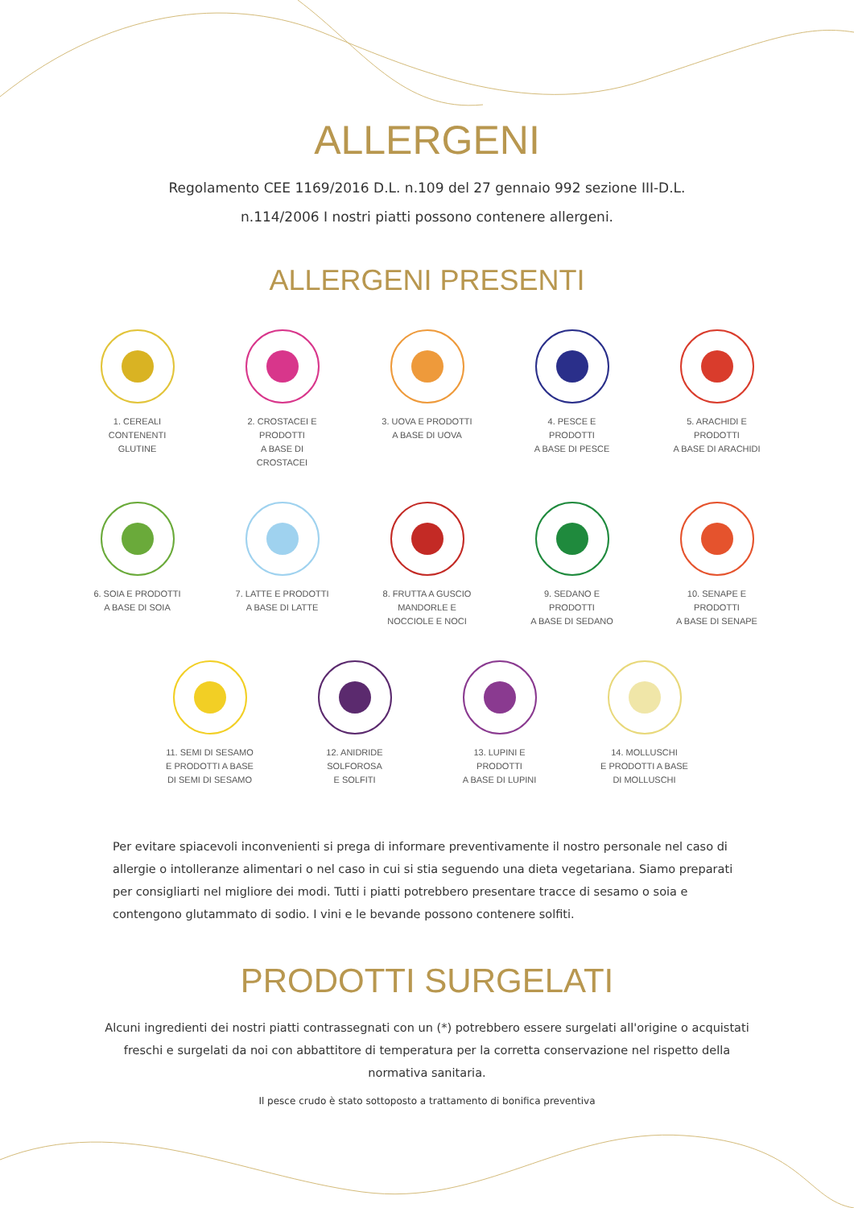ALLERGENI
Regolamento CEE 1169/2016 D.L. n.109 del 27 gennaio 992 sezione III-D.L.
n.114/2006 I nostri piatti possono contenere allergeni.
ALLERGENI PRESENTI
1. CEREALI
CONTENENTI GLUTINE
2. CROSTACEI E PRODOTTI
A BASE DI CROSTACEI
3. UOVA E PRODOTTI
A BASE DI UOVA
4. PESCE E PRODOTTI
A BASE DI PESCE
5. ARACHIDI E PRODOTTI
A BASE DI ARACHIDI
6. SOIA E PRODOTTI
A BASE DI SOIA
7. LATTE E PRODOTTI
A BASE DI LATTE
8. FRUTTA A GUSCIO
MANDORLE E NOCCIOLE E NOCI
9. SEDANO E PRODOTTI
A BASE DI SEDANO
10. SENAPE E PRODOTTI
A BASE DI SENAPE
11. SEMI DI SESAMO
E PRODOTTI A BASE
DI SEMI DI SESAMO
12. ANIDRIDE SOLFOROSA
E SOLFITI
13. LUPINI E PRODOTTI
A BASE DI LUPINI
14. MOLLUSCHI
E PRODOTTI A BASE
DI MOLLUSCHI
Per evitare spiacevoli inconvenienti si prega di informare preventivamente il nostro personale nel caso di allergie o intolleranze alimentari o nel caso in cui si stia seguendo una dieta vegetariana. Siamo preparati per consigliarti nel migliore dei modi. Tutti i piatti potrebbero presentare tracce di sesamo o soia e contengono glutammato di sodio. I vini e le bevande possono contenere solfiti.
PRODOTTI SURGELATI
Alcuni ingredienti dei nostri piatti contrassegnati con un (*) potrebbero essere surgelati all'origine o acquistati freschi e surgelati da noi con abbattitore di temperatura per la corretta conservazione nel rispetto della normativa sanitaria.
Il pesce crudo è stato sottoposto a trattamento di bonifica preventiva